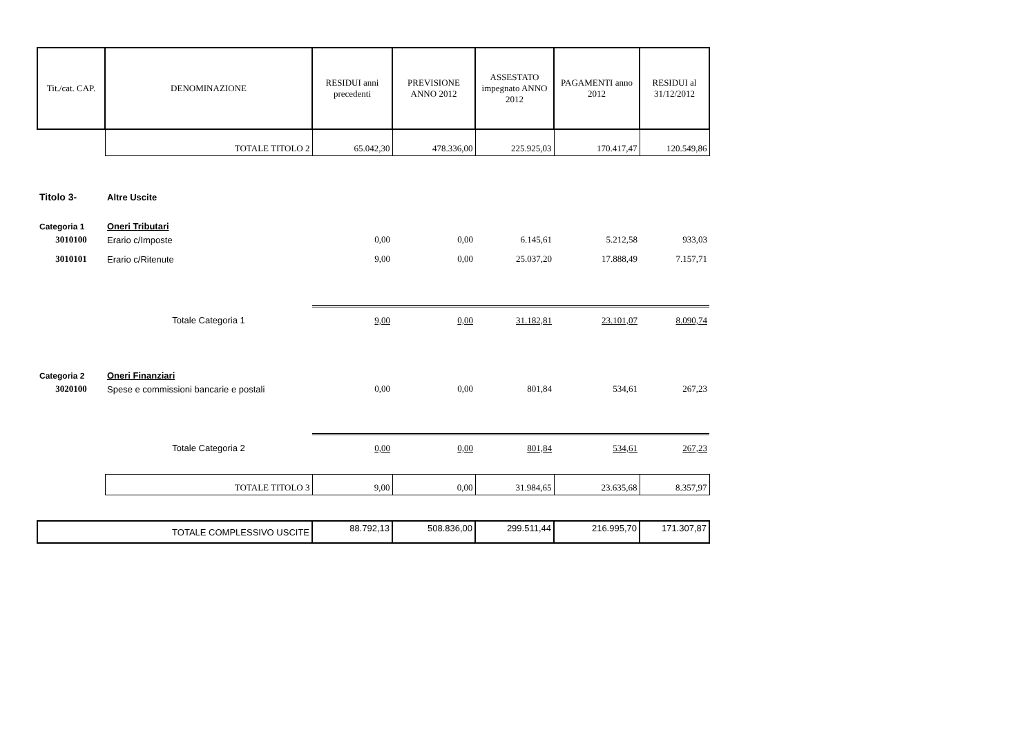| Tit./cat. CAP. | DENOMINAZIONE | RESIDUI anni precedenti | PREVISIONE ANNO 2012 | ASSESTATO impegnato ANNO 2012 | PAGAMENTI anno 2012 | RESIDUI al 31/12/2012 |
| --- | --- | --- | --- | --- | --- | --- |
| | TOTALE TITOLO 2 | 65.042,30 | 478.336,00 | 225.925,03 | 170.417,47 | 120.549,86 |
| Titolo 3- | Altre Uscite | | | | | |
| Categoria 1 | Oneri Tributari | | | | | |
| 3010100 | Erario c/Imposte | 0,00 | 0,00 | 6.145,61 | 5.212,58 | 933,03 |
| 3010101 | Erario c/Ritenute | 9,00 | 0,00 | 25.037,20 | 17.888,49 | 7.157,71 |
| | Totale Categoria 1 | 9,00 | 0,00 | 31.182,81 | 23.101,07 | 8.090,74 |
| Categoria 2 | Oneri Finanziari | | | | | |
| 3020100 | Spese e commissioni bancarie e postali | 0,00 | 0,00 | 801,84 | 534,61 | 267,23 |
| | Totale Categoria 2 | 0,00 | 0,00 | 801,84 | 534,61 | 267,23 |
| | TOTALE TITOLO 3 | 9,00 | 0,00 | 31.984,65 | 23.635,68 | 8.357,97 |
| TOTALE COMPLESSIVO USCITE | | 88.792,13 | 508.836,00 | 299.511,44 | 216.995,70 | 171.307,87 |